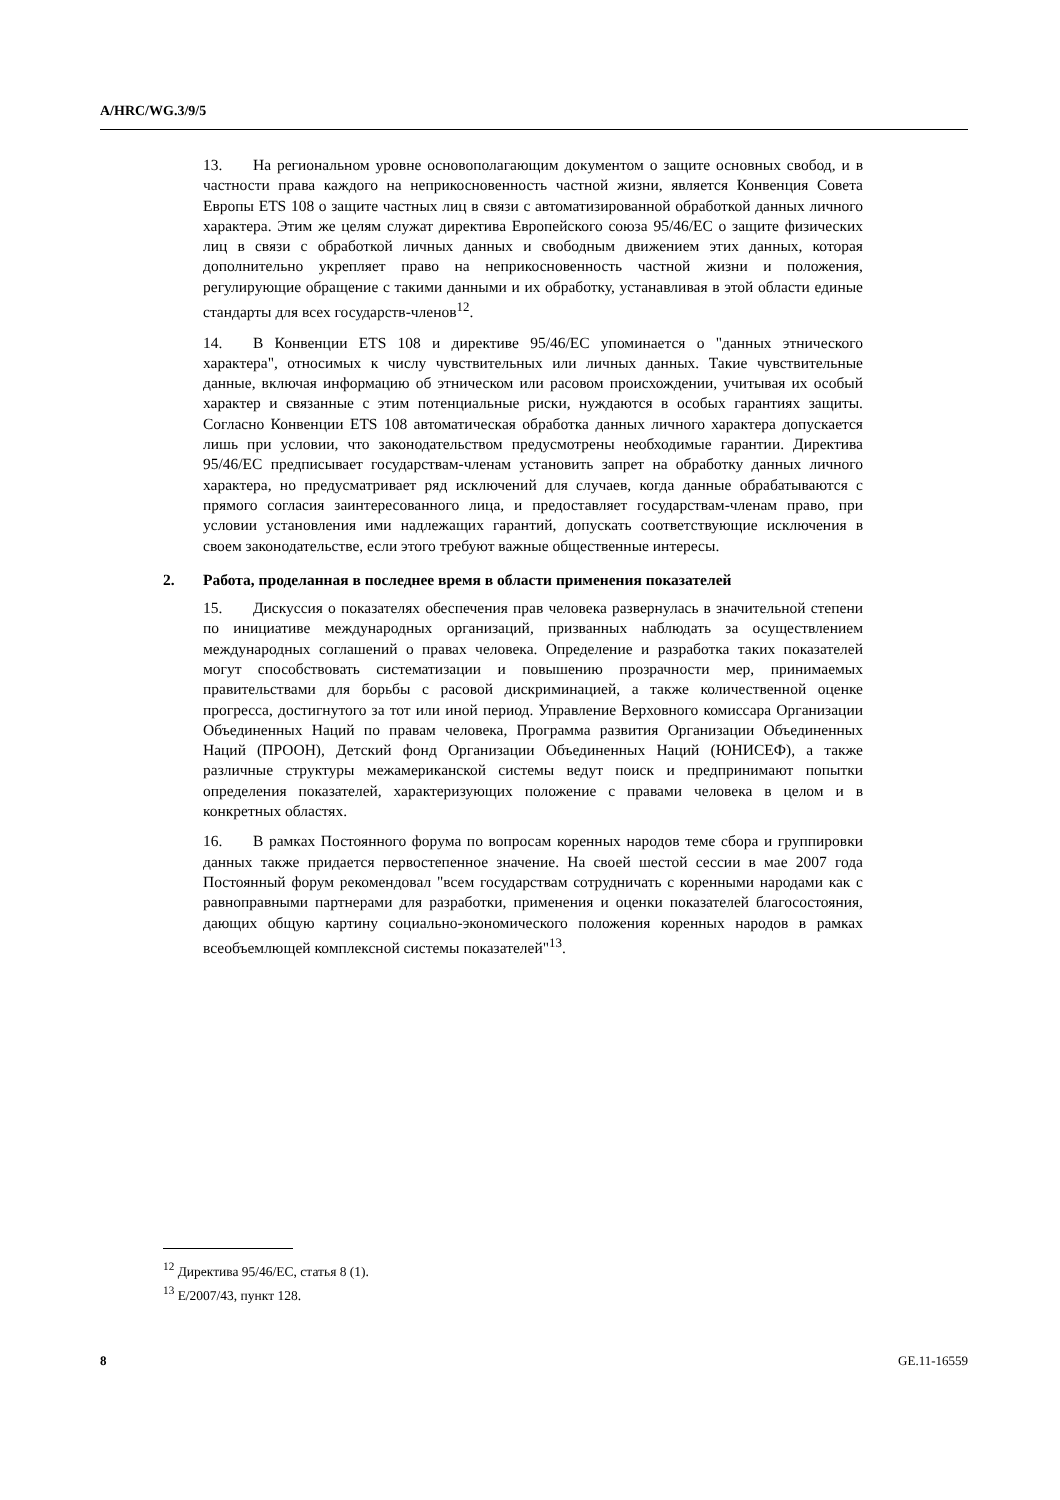A/HRC/WG.3/9/5
13. На региональном уровне основополагающим документом о защите основных свобод, и в частности права каждого на неприкосновенность частной жизни, является Конвенция Совета Европы ETS 108 о защите частных лиц в связи с автоматизированной обработкой данных личного характера. Этим же целям служат директива Европейского союза 95/46/ЕС о защите физических лиц в связи с обработкой личных данных и свободным движением этих данных, которая дополнительно укрепляет право на неприкосновенность частной жизни и положения, регулирующие обращение с такими данными и их обработку, устанавливая в этой области единые стандарты для всех государств-членов<sup>12</sup>.
14. В Конвенции ETS 108 и директиве 95/46/ЕС упоминается о "данных этнического характера", относимых к числу чувствительных или личных данных. Такие чувствительные данные, включая информацию об этническом или расовом происхождении, учитывая их особый характер и связанные с этим потенциальные риски, нуждаются в особых гарантиях защиты. Согласно Конвенции ETS 108 автоматическая обработка данных личного характера допускается лишь при условии, что законодательством предусмотрены необходимые гарантии. Директива 95/46/ЕС предписывает государствам-членам установить запрет на обработку данных личного характера, но предусматривает ряд исключений для случаев, когда данные обрабатываются с прямого согласия заинтересованного лица, и предоставляет государствам-членам право, при условии установления ими надлежащих гарантий, допускать соответствующие исключения в своем законодательстве, если этого требуют важные общественные интересы.
2. Работа, проделанная в последнее время в области применения показателей
15. Дискуссия о показателях обеспечения прав человека развернулась в значительной степени по инициативе международных организаций, призванных наблюдать за осуществлением международных соглашений о правах человека. Определение и разработка таких показателей могут способствовать систематизации и повышению прозрачности мер, принимаемых правительствами для борьбы с расовой дискриминацией, а также количественной оценке прогресса, достигнутого за тот или иной период. Управление Верховного комиссара Организации Объединенных Наций по правам человека, Программа развития Организации Объединенных Наций (ПРООН), Детский фонд Организации Объединенных Наций (ЮНИСЕФ), а также различные структуры межамериканской системы ведут поиск и предпринимают попытки определения показателей, характеризующих положение с правами человека в целом и в конкретных областях.
16. В рамках Постоянного форума по вопросам коренных народов теме сбора и группировки данных также придается первостепенное значение. На своей шестой сессии в мае 2007 года Постоянный форум рекомендовал "всем государствам сотрудничать с коренными народами как с равноправными партнерами для разработки, применения и оценки показателей благосостояния, дающих общую картину социально-экономического положения коренных народов в рамках всеобъемлющей комплексной системы показателей"<sup>13</sup>.
<sup>12</sup> Директива 95/46/ЕС, статья 8 (1).
<sup>13</sup> E/2007/43, пункт 128.
8 GE.11-16559